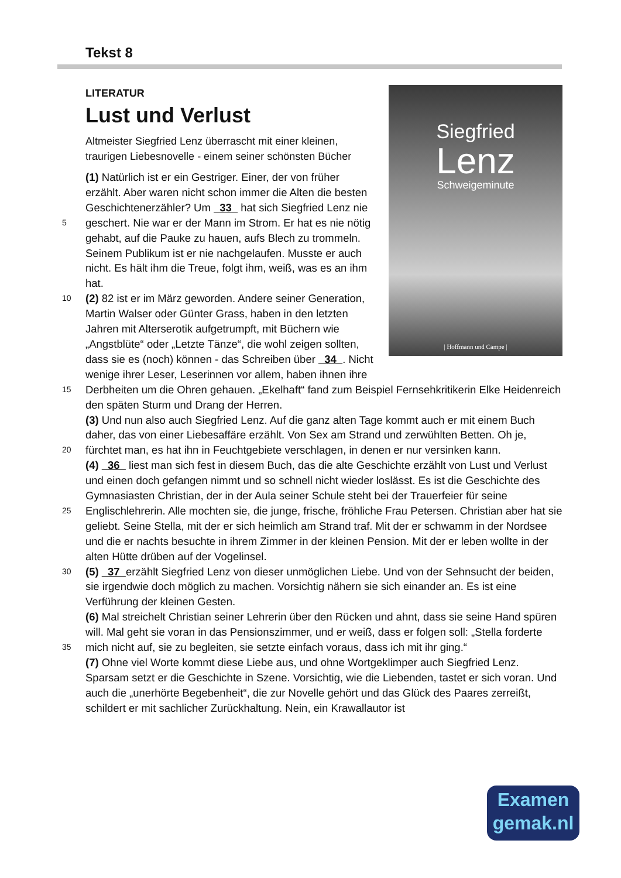Tekst 8
Siegfried
Lenz
Schweigeminute
| Hoffmann und Campe |
LITERATUR
Lust und Verlust
Altmeister Siegfried Lenz überrascht mit einer kleinen, traurigen Liebesnovelle - einem seiner schönsten Bücher
(1) Natürlich ist er ein Gestriger. Einer, der von früher erzählt. Aber waren nicht schon immer die Alten die besten Geschichtenerzähler? Um 33 hat sich Siegfried Lenz nie geschert. Nie war er der Mann im 5 Strom. Er hat es nie nötig gehabt, auf die Pauke zu hauen, aufs Blech zu trommeln. Seinem Publikum ist er nie nachgelaufen. Musste er auch nicht. Es hält ihm die Treue, folgt ihm, weiß, was es an ihm hat.
(2) 82 ist er im März geworden. Andere seiner 10 Generation, Martin Walser oder Günter Grass, haben in den letzten Jahren mit Alterserotik aufgetrumpft, mit Büchern wie „Angstblüte“ oder „Letzte Tänze“, die wohl zeigen sollten, dass sie es (noch) können - das Schreiben über 34 . Nicht wenige ihrer Leser, Leserinnen vor allem, haben ihnen ihre Derbheiten um die Ohren 15 gehauen. „Ekelhaft“ fand zum Beispiel Fernsehkritikerin Elke Heidenreich den späten Sturm und Drang der Herren.
(3) Und nun also auch Siegfried Lenz. Auf die ganz alten Tage kommt auch er mit einem Buch daher, das von einer Liebesaffäre erzählt. Von Sex am Strand und zerwühlten Betten. Oh je, fürchtet man, es hat ihn in Feuchtgebiete verschlagen, in denen er nur 20 versinken kann.
(4) 36 liest man sich fest in diesem Buch, das die alte Geschichte erzählt von Lust und Verlust und einen doch gefangen nimmt und so schnell nicht wieder loslässt. Es ist die Geschichte des Gymnasiasten Christian, der in der Aula seiner Schule steht bei der Trauerfeier für seine Englischlehrerin. Alle mochten sie, die junge, frische, fröhliche 25 Frau Petersen. Christian aber hat sie geliebt. Seine Stella, mit der er sich heimlich am Strand traf. Mit der er schwamm in der Nordsee und die er nachts besuchte in ihrem Zimmer in der kleinen Pension. Mit der er leben wollte in der alten Hütte drüben auf der Vogelinsel.
(5) 37 erzählt Siegfried Lenz von dieser unmöglichen Liebe. Und von der Sehnsucht 30 der beiden, sie irgendwie doch möglich zu machen. Vorsichtig nähern sie sich einander an. Es ist eine Verführung der kleinen Gesten.
(6) Mal streichelt Christian seiner Lehrerin über den Rücken und ahnt, dass sie seine Hand spüren will. Mal geht sie voran in das Pensionszimmer, und er weiß, dass er folgen soll: „Stella forderte mich nicht auf, sie zu begleiten, sie setzte einfach voraus, 35 dass ich mit ihr ging.“
(7) Ohne viel Worte kommt diese Liebe aus, und ohne Wortgeklimper auch Siegfried Lenz. Sparsam setzt er die Geschichte in Szene. Vorsichtig, wie die Liebenden, tastet er sich voran. Und auch die „unerhörte Begebenheit“, die zur Novelle gehört und das Glück des Paares zerreißt, schildert er mit sachlicher Zurückhaltung. Nein, ein Krawallautor ist
Examen
gemak.nl